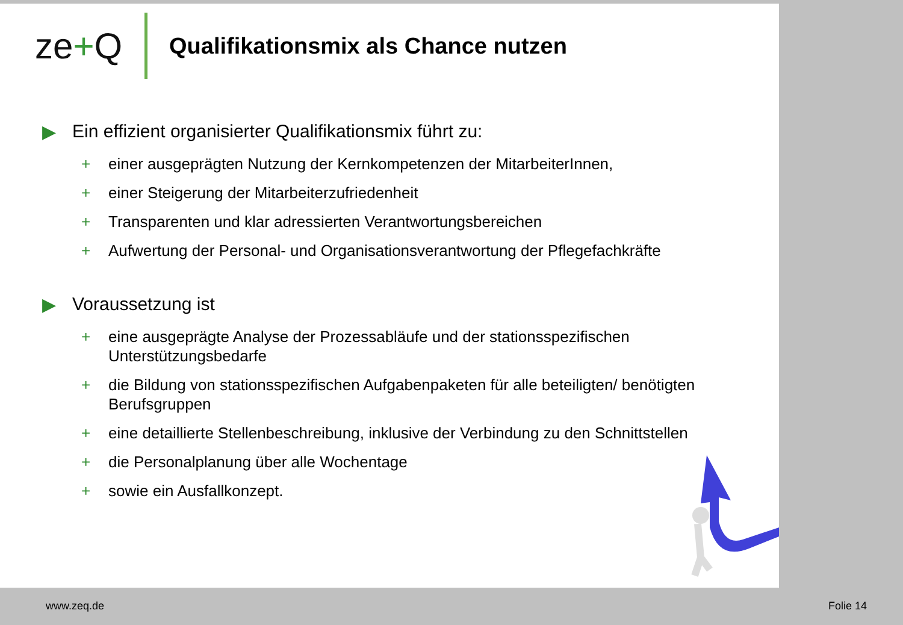ze+Q
Qualifikationsmix als Chance nutzen
▶ Ein effizient organisierter Qualifikationsmix führt zu:
+ einer ausgeprägten Nutzung der Kernkompetenzen der MitarbeiterInnen,
+ einer Steigerung der Mitarbeiterzufriedenheit
+ Transparenten und klar adressierten Verantwortungsbereichen
+ Aufwertung der Personal- und Organisationsverantwortung der Pflegefachkräfte
▶ Voraussetzung ist
+ eine ausgeprägte Analyse der Prozessabläufe und der stationsspezifischen Unterstützungsbedarfe
+ die Bildung von stationsspezifischen Aufgabenpaketen für alle beteiligten/ benötigten Berufsgruppen
+ eine detaillierte Stellenbeschreibung, inklusive der Verbindung zu den Schnittstellen
+ die Personalplanung über alle Wochentage
+ sowie ein Ausfallkonzept.
www.zeq.de Folie 14